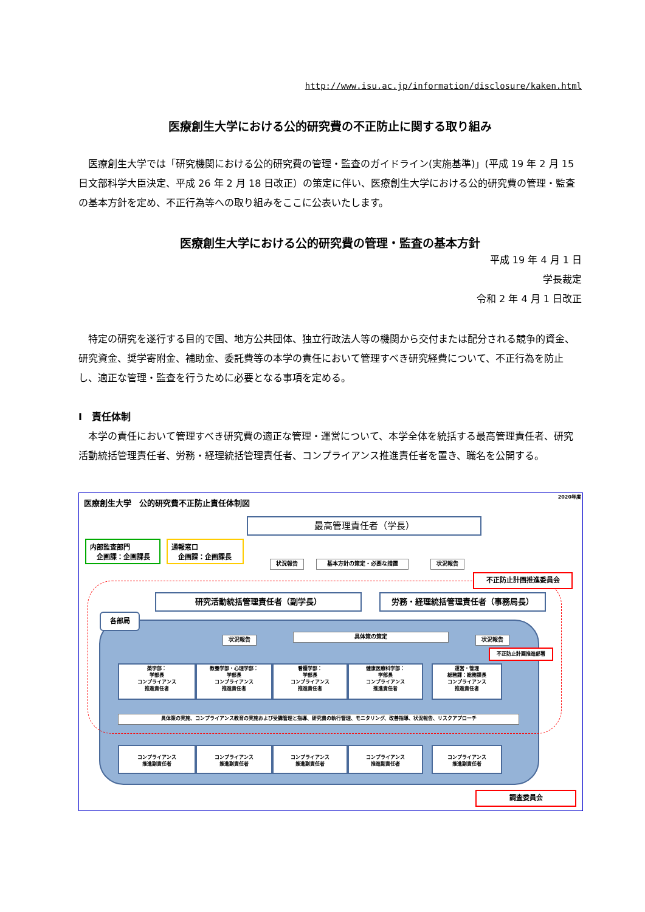http://www.isu.ac.jp/information/disclosure/kaken.html
医療創生大学における公的研究費の不正防止に関する取り組み
　医療創生大学では「研究機関における公的研究費の管理・監査のガイドライン(実施基準)」(平成 19 年 2 月 15 日文部科学大臣決定、平成 26 年 2 月 18 日改正）の策定に伴い、医療創生大学における公的研究費の管理・監査の基本方針を定め、不正行為等への取り組みをここに公表いたします。
医療創生大学における公的研究費の管理・監査の基本方針
平成 19 年 4 月 1 日
学長裁定
令和 2 年 4 月 1 日改正
　特定の研究を遂行する目的で国、地方公共団体、独立行政法人等の機関から交付または配分される競争的資金、研究資金、奨学寄附金、補助金、委託費等の本学の責任において管理すべき研究経費について、不正行為を防止し、適正な管理・監査を行うために必要となる事項を定める。
Ⅰ　責任体制
　本学の責任において管理すべき研究費の適正な管理・運営について、本学全体を統括する最高管理責任者、研究活動統括管理責任者、労務・経理統括管理責任者、コンプライアンス推進責任者を置き、職名を公開する。
2020年度
医療創生大学　公的研究費不正防止責任体制図
最高管理責任者（学長）
内部監査部門
　企画課：企画課長
通報窓口
　企画課：企画課長
状況報告 基本方針の策定・必要な措置 状況報告
不正防止計画推進委員会
研究活動統括管理責任者（副学長） 労務・経理統括管理責任者（事務局長）
各部局
状況報告 具体策の策定 状況報告
不正防止計画推進部署
薬学部：
学部長
コンプライアンス
推進責任者
教養学部・心理学部：
学部長
コンプライアンス
推進責任者
看護学部：
学部長
コンプライアンス
推進責任者
健康医療科学部：
学部長
コンプライアンス
推進責任者
運営・管理
総務課：総務課長
コンプライアンス
推進責任者
具体策の実施、コンプライアンス教育の実施および受講管理と指導、研究費の執行管理、モニタリング、改善指導、状況報告、リスクアプローチ
コンプライアンス
推進副責任者
コンプライアンス
推進副責任者
コンプライアンス
推進副責任者
コンプライアンス
推進副責任者
コンプライアンス
推進副責任者
調査委員会